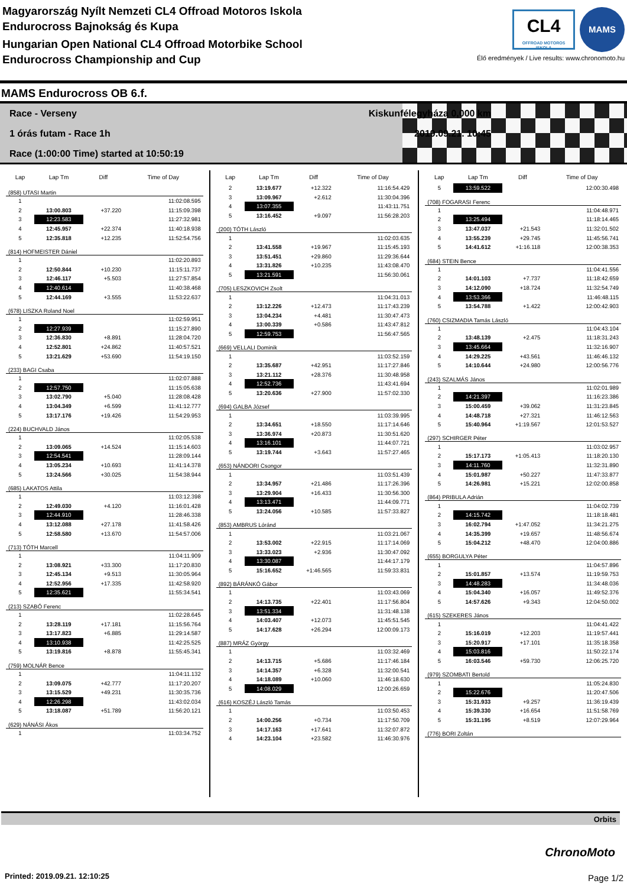Magyarország Nyílt Nemzeti CL4 Offroad Motoros Iskola
Endurocross Bajnokság és Kupa
Hungarian Open National CL4 Offroad Motorbike School
Endurocross Championship and Cup
CL4 OFFROAD MOTOROS ISKOLA
MAMS
Élő eredmények / Live results: www.chronomoto.hu
MAMS Endurocross OB 6.f.
Race - Verseny Kiskunfélegyháza 0,000 km
1 órás futam - Race 1h 2019.09.21. 10:45
Race (1:00:00 Time) started at 10:50:19
| Lap | Lap Tm | Diff | Time of Day |
| --- | --- | --- | --- |
| (858) UTASI Martin | | | |
| 1 | | | 11:02:08.595 |
| 2 | 13:00.803 | +37.220 | 11:15:09.398 |
| 3 | 12:23.583 | | 11:27:32.981 |
| 4 | 12:45.957 | +22.374 | 11:40:18.938 |
| 5 | 12:35.818 | +12.235 | 11:52:54.756 |
| (814) HOFMEISTER Dániel | | | |
| 1 | | | 11:02:20.893 |
| 2 | 12:50.844 | +10.230 | 11:15:11.737 |
| 3 | 12:46.117 | +5.503 | 11:27:57.854 |
| 4 | 12:40.614 | | 11:40:38.468 |
| 5 | 12:44.169 | +3.555 | 11:53:22.637 |
| (678) LISZKA Roland Noel | | | |
| 1 | | | 11:02:59.951 |
| 2 | 12:27.939 | | 11:15:27.890 |
| 3 | 12:36.830 | +8.891 | 11:28:04.720 |
| 4 | 12:52.801 | +24.862 | 11:40:57.521 |
| 5 | 13:21.629 | +53.690 | 11:54:19.150 |
| (233) BAGI Csaba | | | |
| 1 | | | 11:02:07.888 |
| 2 | 12:57.750 | | 11:15:05.638 |
| 3 | 13:02.790 | +5.040 | 11:28:08.428 |
| 4 | 13:04.349 | +6.599 | 11:41:12.777 |
| 5 | 13:17.176 | +19.426 | 11:54:29.953 |
| (224) BUCHVALD János | | | |
| 1 | | | 11:02:05.538 |
| 2 | 13:09.065 | +14.524 | 11:15:14.603 |
| 3 | 12:54.541 | | 11:28:09.144 |
| 4 | 13:05.234 | +10.693 | 11:41:14.378 |
| 5 | 13:24.566 | +30.025 | 11:54:38.944 |
| (685) LAKATOS Attila | | | |
| 1 | | | 11:03:12.398 |
| 2 | 12:49.030 | +4.120 | 11:16:01.428 |
| 3 | 12:44.910 | | 11:28:46.338 |
| 4 | 13:12.088 | +27.178 | 11:41:58.426 |
| 5 | 12:58.580 | +13.670 | 11:54:57.006 |
| (713) TÓTH Marcell | | | |
| 1 | | | 11:04:11.909 |
| 2 | 13:08.921 | +33.300 | 11:17:20.830 |
| 3 | 12:45.134 | +9.513 | 11:30:05.964 |
| 4 | 12:52.956 | +17.335 | 11:42:58.920 |
| 5 | 12:35.621 | | 11:55:34.541 |
| (213) SZABÓ Ferenc | | | |
| 1 | | | 11:02:28.645 |
| 2 | 13:28.119 | +17.181 | 11:15:56.764 |
| 3 | 13:17.823 | +6.885 | 11:29:14.587 |
| 4 | 13:10.938 | | 11:42:25.525 |
| 5 | 13:19.816 | +8.878 | 11:55:45.341 |
| (759) MOLNÁR Bence | | | |
| 1 | | | 11:04:11.132 |
| 2 | 13:09.075 | +42.777 | 11:17:20.207 |
| 3 | 13:15.529 | +49.231 | 11:30:35.736 |
| 4 | 12:26.298 | | 11:43:02.034 |
| 5 | 13:18.087 | +51.789 | 11:56:20.121 |
| (629) NÁNÁSI Ákos | | | |
| 1 | | | 11:03:34.752 |
| Lap | Lap Tm | Diff | Time of Day |
| --- | --- | --- | --- |
| 2 | 13:19.677 | +12.322 | 11:16:54.429 |
| 3 | 13:09.967 | +2.612 | 11:30:04.396 |
| 4 | 13:07.355 | | 11:43:11.751 |
| 5 | 13:16.452 | +9.097 | 11:56:28.203 |
| (200) TÓTH László | | | |
| 1 | | | 11:02:03.635 |
| 2 | 13:41.558 | +19.967 | 11:15:45.193 |
| 3 | 13:51.451 | +29.860 | 11:29:36.644 |
| 4 | 13:31.826 | +10.235 | 11:43:08.470 |
| 5 | 13:21.591 | | 11:56:30.061 |
| (705) LESZKOVICH Zsolt | | | |
| 1 | | | 11:04:31.013 |
| 2 | 13:12.226 | +12.473 | 11:17:43.239 |
| 3 | 13:04.234 | +4.481 | 11:30:47.473 |
| 4 | 13:00.339 | +0.586 | 11:43:47.812 |
| 5 | 12:59.753 | | 11:56:47.565 |
| (669) VELLALI Dominik | | | |
| 1 | | | 11:03:52.159 |
| 2 | 13:35.687 | +42.951 | 11:17:27.846 |
| 3 | 13:21.112 | +28.376 | 11:30:48.958 |
| 4 | 12:52.736 | | 11:43:41.694 |
| 5 | 13:20.636 | +27.900 | 11:57:02.330 |
| (694) GALBA József | | | |
| 1 | | | 11:03:39.995 |
| 2 | 13:34.651 | +18.550 | 11:17:14.646 |
| 3 | 13:36.974 | +20.873 | 11:30:51.620 |
| 4 | 13:16.101 | | 11:44:07.721 |
| 5 | 13:19.744 | +3.643 | 11:57:27.465 |
| (653) NÁNDORI Csongor | | | |
| 1 | | | 11:03:51.439 |
| 2 | 13:34.957 | +21.486 | 11:17:26.396 |
| 3 | 13:29.904 | +16.433 | 11:30:56.300 |
| 4 | 13:13.471 | | 11:44:09.771 |
| 5 | 13:24.056 | +10.585 | 11:57:33.827 |
| (853) AMBRUS Lóránd | | | |
| 1 | | | 11:03:21.067 |
| 2 | 13:53.002 | +22.915 | 11:17:14.069 |
| 3 | 13:33.023 | +2.936 | 11:30:47.092 |
| 4 | 13:30.087 | | 11:44:17.179 |
| 5 | 15:16.652 | +1:46.565 | 11:59:33.831 |
| (892) BÁRÁNKÓ Gábor | | | |
| 1 | | | 11:03:43.069 |
| 2 | 14:13.735 | +22.401 | 11:17:56.804 |
| 3 | 13:51.334 | | 11:31:48.138 |
| 4 | 14:03.407 | +12.073 | 11:45:51.545 |
| 5 | 14:17.628 | +26.294 | 12:00:09.173 |
| (887) MRÁZ György | | | |
| 1 | | | 11:03:32.469 |
| 2 | 14:13.715 | +5.686 | 11:17:46.184 |
| 3 | 14:14.357 | +6.328 | 11:32:00.541 |
| 4 | 14:18.089 | +10.060 | 11:46:18.630 |
| 5 | 14:08.029 | | 12:00:26.659 |
| (616) KOSZÉJ László Tamás | | | |
| 1 | | | 11:03:50.453 |
| 2 | 14:00.256 | +0.734 | 11:17:50.709 |
| 3 | 14:17.163 | +17.641 | 11:32:07.872 |
| 4 | 14:23.104 | +23.582 | 11:46:30.976 |
| Lap | Lap Tm | Diff | Time of Day |
| --- | --- | --- | --- |
| 5 | 13:59.522 | | 12:00:30.498 |
| (708) FOGARASI Ferenc | | | |
| 1 | | | 11:04:48.971 |
| 2 | 13:25.494 | | 11:18:14.465 |
| 3 | 13:47.037 | +21.543 | 11:32:01.502 |
| 4 | 13:55.239 | +29.745 | 11:45:56.741 |
| 5 | 14:41.612 | +1:16.118 | 12:00:38.353 |
| (684) STEIN Bence | | | |
| 1 | | | 11:04:41.556 |
| 2 | 14:01.103 | +7.737 | 11:18:42.659 |
| 3 | 14:12.090 | +18.724 | 11:32:54.749 |
| 4 | 13:53.366 | | 11:46:48.115 |
| 5 | 13:54.788 | +1.422 | 12:00:42.903 |
| (760) CSIZMADIA Tamás László | | | |
| 1 | | | 11:04:43.104 |
| 2 | 13:48.139 | +2.475 | 11:18:31.243 |
| 3 | 13:45.664 | | 11:32:16.907 |
| 4 | 14:29.225 | +43.561 | 11:46:46.132 |
| 5 | 14:10.644 | +24.980 | 12:00:56.776 |
| (243) SZALMÁS János | | | |
| 1 | | | 11:02:01.989 |
| 2 | 14:21.397 | | 11:16:23.386 |
| 3 | 15:00.459 | +39.062 | 11:31:23.845 |
| 4 | 14:48.718 | +27.321 | 11:46:12.563 |
| 5 | 15:40.964 | +1:19.567 | 12:01:53.527 |
| (297) SCHIRGER Péter | | | |
| 1 | | | 11:03:02.957 |
| 2 | 15:17.173 | +1:05.413 | 11:18:20.130 |
| 3 | 14:11.760 | | 11:32:31.890 |
| 4 | 15:01.987 | +50.227 | 11:47:33.877 |
| 5 | 14:26.981 | +15.221 | 12:02:00.858 |
| (864) PRIBULA Adrián | | | |
| 1 | | | 11:04:02.739 |
| 2 | 14:15.742 | | 11:18:18.481 |
| 3 | 16:02.794 | +1:47.052 | 11:34:21.275 |
| 4 | 14:35.399 | +19.657 | 11:48:56.674 |
| 5 | 15:04.212 | +48.470 | 12:04:00.886 |
| (655) BORGULYA Péter | | | |
| 1 | | | 11:04:57.896 |
| 2 | 15:01.857 | +13.574 | 11:19:59.753 |
| 3 | 14:48.283 | | 11:34:48.036 |
| 4 | 15:04.340 | +16.057 | 11:49:52.376 |
| 5 | 14:57.626 | +9.343 | 12:04:50.002 |
| (615) SZEKERES János | | | |
| 1 | | | 11:04:41.422 |
| 2 | 15:16.019 | +12.203 | 11:19:57.441 |
| 3 | 15:20.917 | +17.101 | 11:35:18.358 |
| 4 | 15:03.816 | | 11:50:22.174 |
| 5 | 16:03.546 | +59.730 | 12:06:25.720 |
| (979) SZOMBATI Bertold | | | |
| 1 | | | 11:05:24.830 |
| 2 | 15:22.676 | | 11:20:47.506 |
| 3 | 15:31.933 | +9.257 | 11:36:19.439 |
| 4 | 15:39.330 | +16.654 | 11:51:58.769 |
| 5 | 15:31.195 | +8.519 | 12:07:29.964 |
| (776) BORI Zoltán | | | |
Orbits
ChronoMoto
Printed: 2019.09.21. 12:10:25 Page 1/2